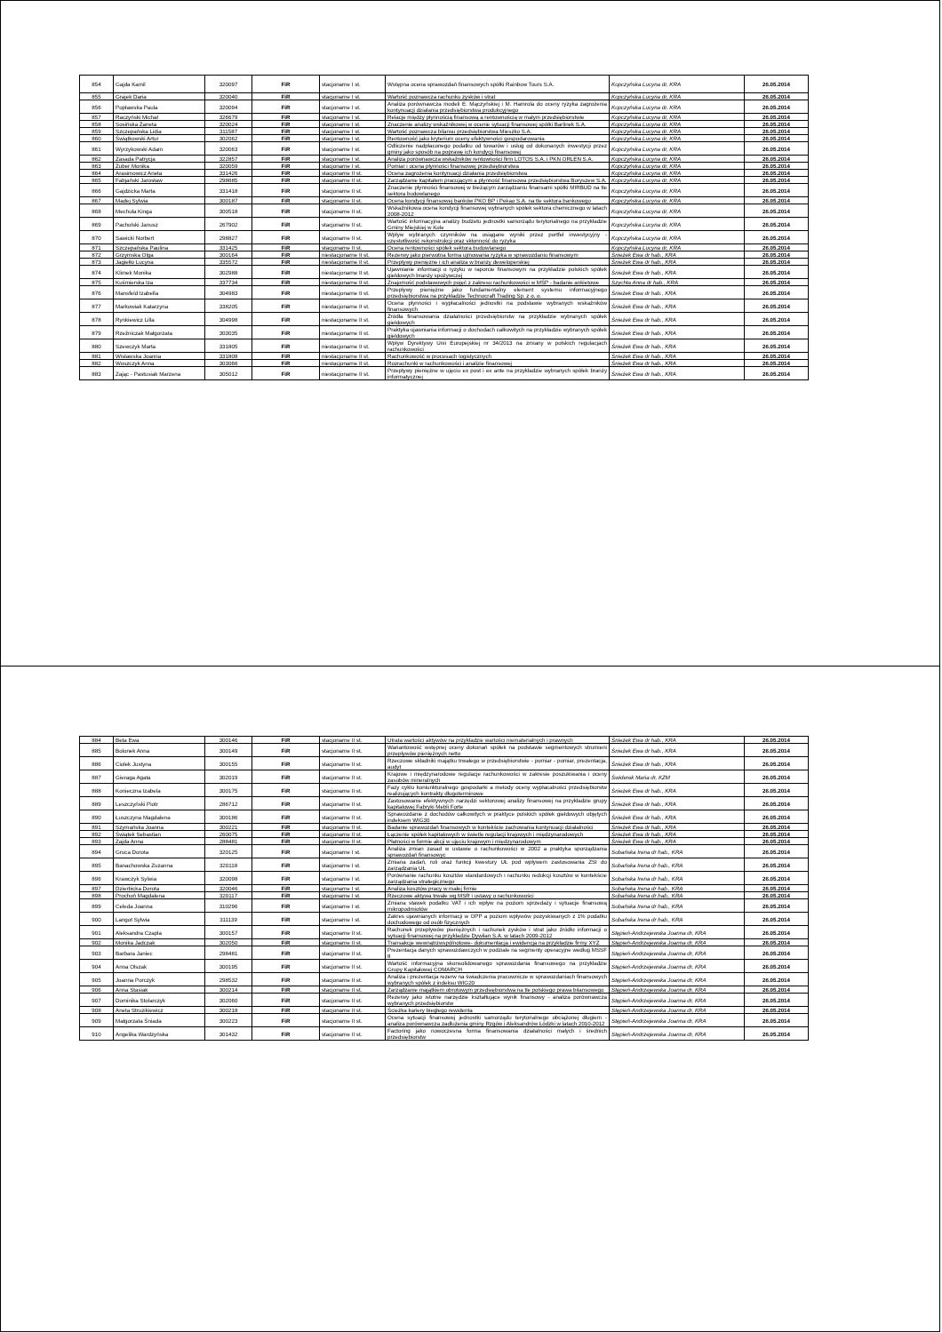| 854 | Gajda Kamil | 320097 | FiR | stacjonarne I st. | Wstępna ocena sprawozdań finansowych spółki Rainbow Tours S.A. | Kopczyńska Lucyna dr, KRA | 26.05.2014 |
| 855 | Grajek Daria | 320040 | FiR | stacjonarne I st. | Wartość poznawcza rachunku zysków i strat | Kopczyńska Lucyna dr, KRA | 26.05.2014 |
| 856 | Popławska Paula | 320094 | FiR | stacjonarne I st. | Analiza porównawcza modeli E. Mączyńskiej i M. Hamrola do oceny ryzyka zagrożenia kontynuacji działania przedsiębiorstwa produkcyjnego | Kopczyńska Lucyna dr, KRA | 26.05.2014 |
| 857 | Raczyński Michał | 326679 | FiR | stacjonarne I st. | Relacje między płynnością finansową a rentownością w małym przedsiębiorstwie | Kopczyńska Lucyna dr, KRA | 26.05.2014 |
| 858 | Sosińska Żaneta | 320024 | FiR | stacjonarne I st. | Znaczenie analizy wskaźnikowej w ocenie sytuacji finansowej spółki Barlinek S.A. | Kopczyńska Lucyna dr, KRA | 26.05.2014 |
| 859 | Szczepańska Lidia | 311587 | FiR | stacjonarne I st. | Wartość poznawcza bilansu przedsiębiorstwa Mieszko S.A. | Kopczyńska Lucyna dr, KRA | 26.05.2014 |
| 860 | Świątkowski Artur | 302062 | FiR | stacjonarne I st. | Rentowność jako kryterium oceny efektywności gospodarowania | Kopczyńska Lucyna dr, KRA | 26.05.2014 |
| 861 | Wyrzykowski Adam | 320063 | FiR | stacjonarne I st. | Odliczenie nadpłaconego podatku od towarów i usług od dokonanych inwestycji przez gminy jako sposób na poprawę ich kondycji finansowej | Kopczyńska Lucyna dr, KRA | 26.05.2014 |
| 862 | Zasada Patrycja | 322857 | FiR | stacjonarne I st. | Analiza porównawcza wskaźników rentowności firm LOTOS S.A. i PKN ORLEN S.A. | Kopczyńska Lucyna dr, KRA | 26.05.2014 |
| 863 | Żuber Monika | 320059 | FiR | stacjonarne I st. | Pomiar i ocena płynności finansowej przedsiębiorstwa | Kopczyńska Lucyna dr, KRA | 26.05.2014 |
| 864 | Arasimowicz Aneta | 331426 | FiR | stacjonarne II st. | Ocena zagrożenia kontynuacji działania przedsiębiorstwa | Kopczyńska Lucyna dr, KRA | 26.05.2014 |
| 865 | Fabjański Jarosław | 298685 | FiR | stacjonarne II st. | Zarządzanie kapitałem pracującym a płynność finansowa przedsiębiorstwa Boryszew S.A. | Kopczyńska Lucyna dr, KRA | 26.05.2014 |
| 866 | Gajdzicka Marta | 331418 | FiR | stacjonarne II st. | Znaczenie płynności finansowej w bieżącym zarządzaniu finansami spółki MIRBUD na tle sektora budowlanego | Kopczyńska Lucyna dr, KRA | 26.05.2014 |
| 867 | Madej Sylwia | 300187 | FiR | stacjonarne II st. | Ocena kondycji finansowej banków PKO BP i Pekao S.A. na tle sektora bankowego | Kopczyńska Lucyna dr, KRA | 26.05.2014 |
| 868 | Mechuła Kinga | 300518 | FiR | stacjonarne II st. | Wskaźnikowa ocena kondycji finansowej wybranych spółek sektora chemicznego w latach 2008-2012 | Kopczyńska Lucyna dr, KRA | 26.05.2014 |
| 869 | Pacholski Janusz | 267902 | FiR | stacjonarne II st. | Wartość informacyjna analizy budżetu jednostki samorządu terytorialnego na przykładzie Gminy Miejskiej w Kole | Kopczyńska Lucyna dr, KRA | 26.05.2014 |
| 870 | Sawicki Norbert | 298827 | FiR | stacjonarne II st. | Wpływ wybranych czynników na osiągane wyniki przez portfel inwestycyjny - częstotliwość rekonstrukcji oraz skłonność do ryzyka | Kopczyńska Lucyna dr, KRA | 26.05.2014 |
| 871 | Szczepańska Paulina | 331425 | FiR | stacjonarne II st. | Ocena rentowności spółek sektora budowlanego | Kopczyńska Lucyna dr, KRA | 26.05.2014 |
| 872 | Grzymska Olga | 300164 | FiR | niestacjonarne II st. | Rezerwy jako pierwotna forma ujmowania ryzyka w sprawozdaniu finansowym | Śnieżek Ewa dr hab., KRA | 26.05.2014 |
| 873 | Jagiełło Lucyna | 335572 | FiR | niestacjonarne II st. | Przepływy pieniężne i ich analiza w branży deweloperskiej | Śnieżek Ewa dr hab., KRA | 26.05.2014 |
| 874 | Klimek Monika | 302988 | FiR | niestacjonarne II st. | Ujawnianie informacji o ryzyku w raporcie finansowym na przykładzie polskich spółek giełdowych branży spożywczej | Śnieżek Ewa dr hab., KRA | 26.05.2014 |
| 875 | Kuśmierska Iza | 337734 | FiR | niestacjonarne II st. | Znajomość podstawowych pojęć z zakresu rachunkowości w MŚP - badanie ankietowe | Szychta Anna dr hab., KRA | 26.05.2014 |
| 876 | Mansfeld Izabella | 304983 | FiR | niestacjonarne II st. | Przepływy pieniężne jako fundamentalny element systemu informacyjnego przedsiębiorstwa na przykładzie Technocraft Trading Sp. z o. o. | Śnieżek Ewa dr hab., KRA | 26.05.2014 |
| 877 | Markowiak Katarzyna | 338205 | FiR | niestacjonarne II st. | Ocena płynności i wypłacalności jednostki na podstawie wybranych wskaźników finansowych | Śnieżek Ewa dr hab., KRA | 26.05.2014 |
| 878 | Rynkiewicz Lilla | 304998 | FiR | niestacjonarne II st. | Źródła finansowania działalności przedsiębiorstw na przykładzie wybranych spółek giełdowych | Śnieżek Ewa dr hab., KRA | 26.05.2014 |
| 879 | Rzeźniczak Małgorzata | 303035 | FiR | niestacjonarne II st. | Praktyka ujawniania informacji o dochodach całkowitych na przykładzie wybranych spółek giełdowych | Śnieżek Ewa dr hab., KRA | 26.05.2014 |
| 880 | Szewczyk Marta | 331805 | FiR | niestacjonarne II st. | Wpływ Dyrektywy Unii Europejskiej nr 34/2013 na zmiany w polskich regulacjach rachunkowości | Śnieżek Ewa dr hab., KRA | 26.05.2014 |
| 881 | Wisławska Joanna | 331808 | FiR | niestacjonarne II st. | Rachunkowość w procesach logistycznych | Śnieżek Ewa dr hab., KRA | 26.05.2014 |
| 882 | Woszczyk Anna | 303066 | FiR | niestacjonarne II st. | Rozrachunki w rachunkowości i analizie finansowej | Śnieżek Ewa dr hab., KRA | 26.05.2014 |
| 883 | Zając - Pastusiak Marzena | 305012 | FiR | niestacjonarne II st. | Przepływy pieniężne w ujęciu ex post i ex ante na przykładzie wybranych spółek branży informatycznej | Śnieżek Ewa dr hab., KRA | 26.05.2014 |
| 884 | Beta Ewa | 300146 | FiR | stacjonarne II st. | Utrata wartości aktywów na przykładzie wartości niematerialnych i prawnych | Śnieżek Ewa dr hab., KRA | 26.05.2014 |
| 885 | Bolonek Anna | 300149 | FiR | stacjonarne II st. | Wariantowość wstępnej oceny dokonań spółek na podstawie segmentowych strumieni przepływów pieniężnych netto | Śnieżek Ewa dr hab., KRA | 26.05.2014 |
| 886 | Ciołek Justyna | 300155 | FiR | stacjonarne II st. | Rzeczowe składniki majątku trwałego w przedsiębiorstwie - pomiar - pomiar, prezentacja, audyt | Śnieżek Ewa dr hab., KRA | 26.05.2014 |
| 887 | Gieraga Agata | 302019 | FiR | stacjonarne II st. | Krajowe i międzynarodowe regulacje rachunkowości w zakresie poszukiwania i oceny zasobów mineralnych | Świderek Maria dr, KZM | 26.05.2014 |
| 888 | Konieczna Izabela | 300175 | FiR | stacjonarne II st. | Fazy cyklu koniunkturalnego gospodarki a metody oceny wypłacalności przedsiębiorstw realizujących kontrakty długoterminowe | Śnieżek Ewa dr hab., KRA | 26.05.2014 |
| 889 | Leszczyński Piotr | 286712 | FiR | stacjonarne II st. | Zastosowanie efektywnych narzędzi sektorowej analizy finansowej na przykładzie grupy kapitałowej Fabryki Mebli Forte | Śnieżek Ewa dr hab., KRA | 26.05.2014 |
| 890 | Łuszczyna Magdalena | 300186 | FiR | stacjonarne II st. | Sprawozdanie z dochodów całkowitych w praktyce polskich spółek giełdowych objętych indeksem WIG30 | Śnieżek Ewa dr hab., KRA | 26.05.2014 |
| 891 | Szymańska Joanna | 300221 | FiR | stacjonarne II st. | Badanie sprawozdań finansowych w kontekście zachowania kontynuacji działalności | Śnieżek Ewa dr hab., KRA | 26.05.2014 |
| 892 | Świątek Sebastian | 260075 | FiR | stacjonarne II st. | Łączenie spółek kapitałowych w świetle regulacji krajowych i międzynarodowych | Śnieżek Ewa dr hab., KRA | 26.05.2014 |
| 893 | Zajda Anna | 288481 | FiR | stacjonarne II st. | Płatności w formie akcji w ujęciu krajowym i międzynarodowym | Śnieżek Ewa dr hab., KRA | 26.05.2014 |
| 894 | Gruca Dorota | 320125 | FiR | stacjonarne I st. | Analiza zmian zasad w ustawie o rachunkowości w 2002 a praktyka sporządzania sprawozdań finansowyc | Sobańska Irena dr hab., KRA | 26.05.2014 |
| 895 | Banachowska Zuzanna | 320118 | FiR | stacjonarne I st. | Zmiana zadań, roli oraz funkcji kwestury UŁ pod wpływem zastosowania ZSI do zarządzania UŁ | Sobańska Irena dr hab., KRA | 26.05.2014 |
| 896 | Krawczyk Sylwia | 320098 | FiR | stacjonarne I st. | Porównanie rachunku kosztów standardowych i rachunku redukcji kosztów w kontekście zarządzania strategicznego | Sobańska Irena dr hab., KRA | 26.05.2014 |
| 897 | Dzierbicka Dorota | 320046 | FiR | stacjonarne I st. | Analiza kosztów pracy w małej firmie | Sobańska Irena dr hab., KRA | 26.05.2014 |
| 898 | Prochoń Magdalena | 320117 | FiR | stacjonarne I st. | Rzeczowe aktywa trwałe wg MSR i ustawy o rachunkowości | Sobańska Irena dr hab., KRA | 26.05.2014 |
| 899 | Celeda Joanna | 310296 | FiR | stacjonarne I st. | Zmiana stawek podatku VAT i ich wpływ na poziom sprzedaży i sytuacje finansową mikropodmiotów | Sobańska Irena dr hab., KRA | 26.05.2014 |
| 900 | Langot Sylwia | 311139 | FiR | stacjonarne I st. | Zakres ujawnianych informacji w OPP a poziom wpływów pozyskiwanych z 1% podatku dochodowego od osób fizycznych | Sobańska Irena dr hab., KRA | 26.05.2014 |
| 901 | Aleksandra Czapla | 300157 | FiR | stacjonarne II st. | Rachunek przepływów pieniężnych i rachunek zysków i strat jako źródło informacji o sytuacji finansowej na przykładzie Dywilan S.A. w latach 2009-2012 | Stępień-Andrzejewska Joanna dr, KRA | 26.05.2014 |
| 902 | Monika Jadczak | 302050 | FiR | stacjonarne II st. | Transakcje wewnątrzwspólnotowe- dokumentacja i ewidencja na przykładzie firmy XYZ | Stępień-Andrzejewska Joanna dr, KRA | 26.05.2014 |
| 903 | Barbara Janiec | 298481 | FiR | stacjonarne II st. | Prezentacja danych sprawozdawczych w podziale na segmenty operacyjne według MSSF 8 | Stępień-Andrzejewska Joanna dr, KRA | 26.05.2014 |
| 904 | Anna Olszak | 300195 | FiR | stacjonarne II st. | Wartość informacyjna skonsolidowanego sprawozdania finansowego na przykładzie Grupy Kapitałowej COMARCH | Stępień-Andrzejewska Joanna dr, KRA | 26.05.2014 |
| 905 | Joanna Porczyk | 298532 | FiR | stacjonarne II st. | Analiza i prezentacja rezerw na świadczenia pracownicze w sprawozdaniach finansowych wybranych spółek z indeksu WIG20 | Stępień-Andrzejewska Joanna dr, KRA | 26.05.2014 |
| 906 | Anna Stasiak | 300214 | FiR | stacjonarne II st. | Zarządzanie majątkiem obrotowym przedsiębiorstwa na tle polskiego prawa bilansowego | Stępień-Andrzejewska Joanna dr, KRA | 26.05.2014 |
| 907 | Dominika Stolarczyk | 302060 | FiR | stacjonarne II st. | Rezerwy jako istotne narzędzie kształtujące wynik finansowy - analiza porównawcza wybranych przedsiębiorstw | Stępień-Andrzejewska Joanna dr, KRA | 26.05.2014 |
| 908 | Aneta Struzikiewicz | 300218 | FiR | stacjonarne II st. | Ścieżka kariery biegłego rewidenta | Stępień-Andrzejewska Joanna dr, KRA | 26.05.2014 |
| 909 | Małgorzata Śniada | 300223 | FiR | stacjonarne II st. | Ocena sytuacji finansowej jednostki samorządu terytorialnego obciążonej długiem - analiza porównawcza zadłużenia gminy Rzgów i Aleksandrów Łódzki w latach 2010-2012 | Stępień-Andrzejewska Joanna dr, KRA | 26.05.2014 |
| 910 | Angelika Wardzyńska | 301432 | FiR | stacjonarne II st. | Factoring jako nowoczesna forma finansowania działalności małych i średnich przedsiębiorstw | Stępień-Andrzejewska Joanna dr, KRA | 26.05.2014 |